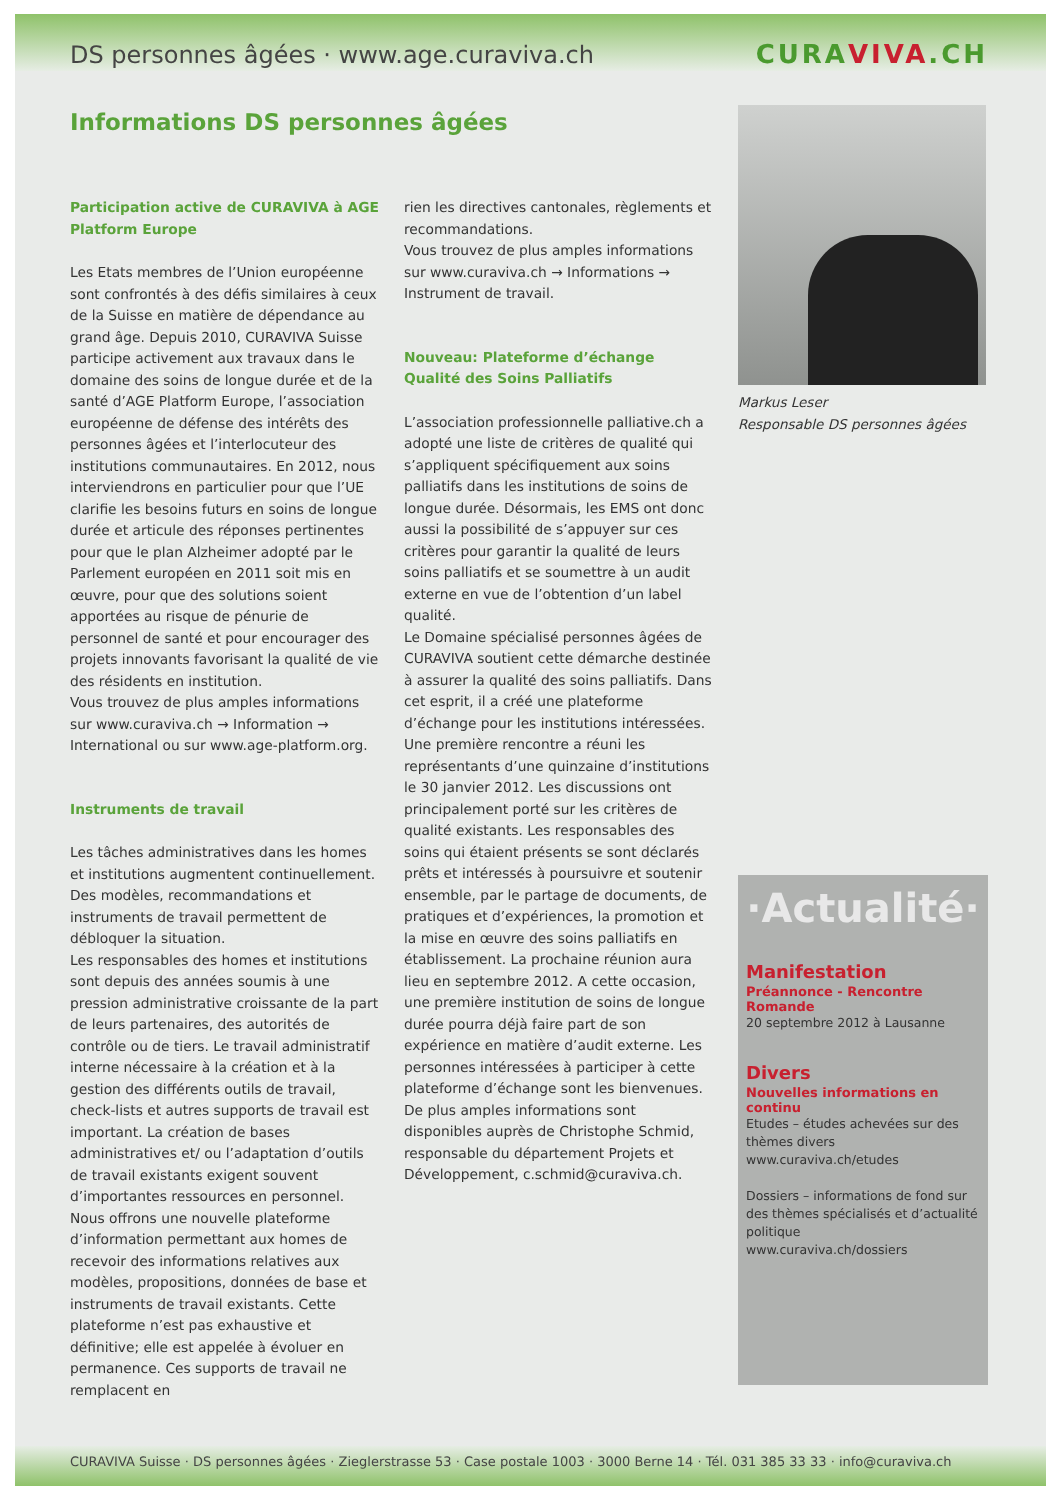DS personnes âgées · www.age.curaviva.ch CURAVIVA.CH
Informations DS personnes âgées
Participation active de CURAVIVA à AGE Platform Europe
Les Etats membres de l’Union européenne sont confrontés à des défis similaires à ceux de la Suisse en matière de dépendance au grand âge. Depuis 2010, CURAVIVA Suisse participe activement aux travaux dans le domaine des soins de longue durée et de la santé d’AGE Platform Europe, l’association européenne de défense des intérêts des personnes âgées et l’interlocuteur des institutions communautaires. En 2012, nous interviendrons en particulier pour que l’UE clarifie les besoins futurs en soins de longue durée et articule des réponses pertinentes pour que le plan Alzheimer adopté par le Parlement européen en 2011 soit mis en œuvre, pour que des solutions soient apportées au risque de pénurie de personnel de santé et pour encourager des projets innovants favorisant la qualité de vie des résidents en institution.
Vous trouvez de plus amples informations sur www.curaviva.ch → Information → International ou sur www.age-platform.org.
Instruments de travail
Les tâches administratives dans les homes et institutions augmentent continuellement. Des modèles, recommandations et instruments de travail permettent de débloquer la situation.
Les responsables des homes et institutions sont depuis des années soumis à une pression administrative croissante de la part de leurs partenaires, des autorités de contrôle ou de tiers. Le travail administratif interne nécessaire à la création et à la gestion des différents outils de travail, check-lists et autres supports de travail est important. La création de bases administratives et/ ou l’adaptation d’outils de travail existants exigent souvent d’importantes ressources en personnel.
Nous offrons une nouvelle plateforme d’information permettant aux homes de recevoir des informations relatives aux modèles, propositions, données de base et instruments de travail existants. Cette plateforme n’est pas exhaustive et définitive; elle est appelée à évoluer en permanence. Ces supports de travail ne remplacent en
rien les directives cantonales, règlements et recommandations.
Vous trouvez de plus amples informations sur www.curaviva.ch → Informations → Instrument de travail.
Nouveau: Plateforme d’échange Qualité des Soins Palliatifs
L’association professionnelle palliative.ch a adopté une liste de critères de qualité qui s’appliquent spécifiquement aux soins palliatifs dans les institutions de soins de longue durée. Désormais, les EMS ont donc aussi la possibilité de s’appuyer sur ces critères pour garantir la qualité de leurs soins palliatifs et se soumettre à un audit externe en vue de l’obtention d’un label qualité.
Le Domaine spécialisé personnes âgées de CURAVIVA soutient cette démarche destinée à assurer la qualité des soins palliatifs. Dans cet esprit, il a créé une plateforme d’échange pour les institutions intéressées. Une première rencontre a réuni les représentants d’une quinzaine d’institutions le 30 janvier 2012. Les discussions ont principalement porté sur les critères de qualité existants. Les responsables des soins qui étaient présents se sont déclarés prêts et intéressés à poursuivre et soutenir ensemble, par le partage de documents, de pratiques et d’expériences, la promotion et la mise en œuvre des soins palliatifs en établissement. La prochaine réunion aura lieu en septembre 2012. A cette occasion, une première institution de soins de longue durée pourra déjà faire part de son expérience en matière d’audit externe. Les personnes intéressées à participer à cette plateforme d’échange sont les bienvenues. De plus amples informations sont disponibles auprès de Christophe Schmid, responsable du département Projets et Développement, c.schmid@curaviva.ch.
Markus Leser
Responsable DS personnes âgées
·Actualité·
Manifestation
Préannonce - Rencontre Romande
20 septembre 2012 à Lausanne
Divers
Nouvelles informations en continu
Etudes – études achevées sur des thèmes divers
www.curaviva.ch/etudes
Dossiers – informations de fond sur des thèmes spécialisés et d’actualité politique
www.curaviva.ch/dossiers
CURAVIVA Suisse · DS personnes âgées · Zieglerstrasse 53 · Case postale 1003 · 3000 Berne 14 · Tél. 031 385 33 33 · info@curaviva.ch